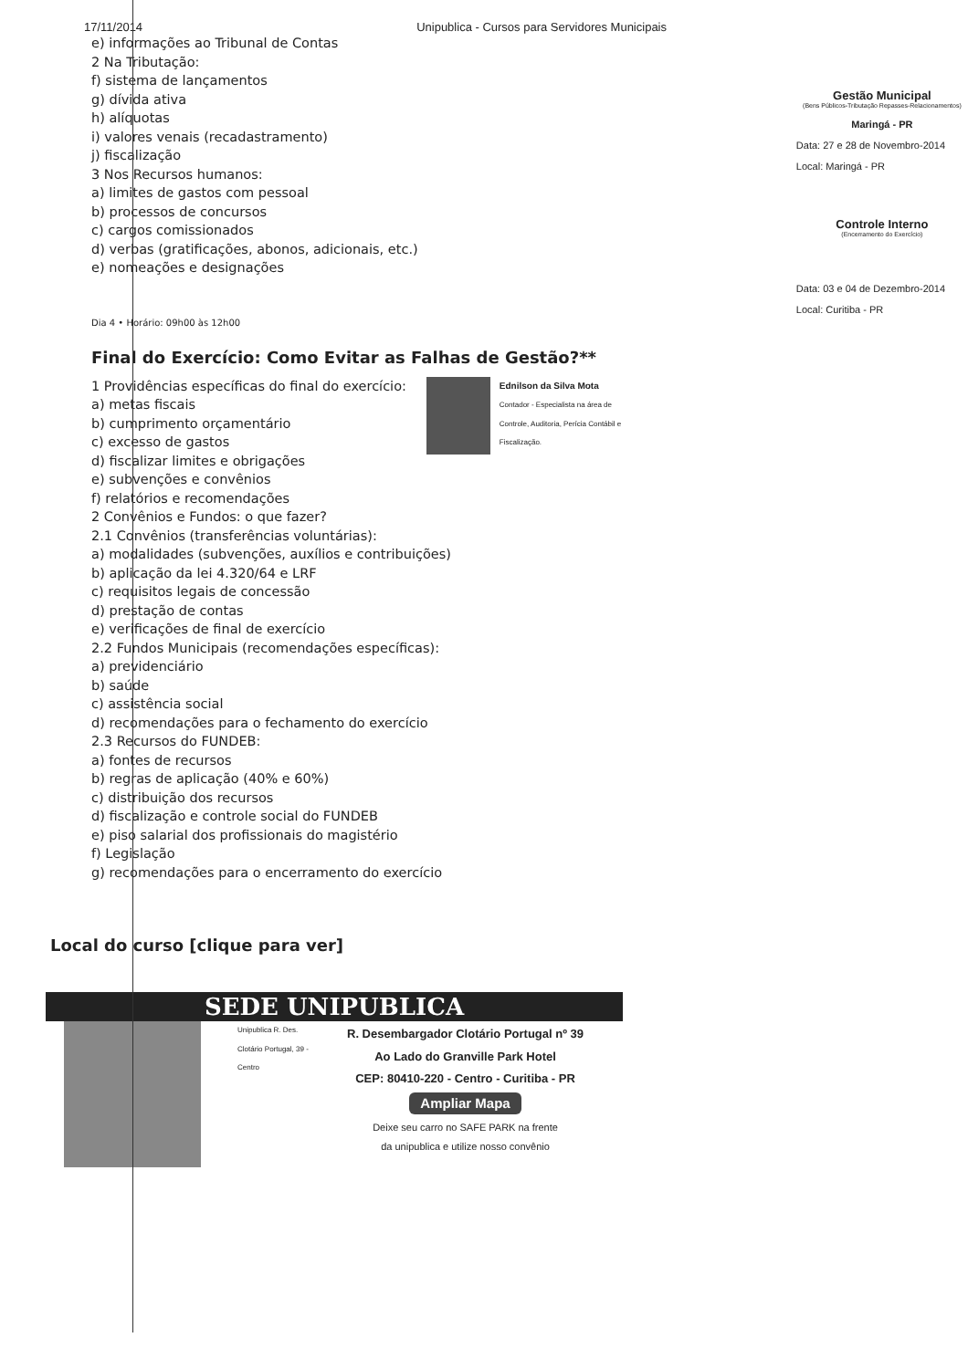17/11/2014 Unipublica - Cursos para Servidores Municipais
e) informações ao Tribunal de Contas
2 Na Tributação:
f) sistema de lançamentos
g) dívida ativa
h) alíquotas
i) valores venais (recadastramento)
j) fiscalização
3 Nos Recursos humanos:
a) limites de gastos com pessoal
b) processos de concursos
c) cargos comissionados
d) verbas (gratificações, abonos, adicionais, etc.)
e) nomeações e designações
Dia 4 • Horário: 09h00 às 12h00
Final do Exercício: Como Evitar as Falhas de Gestão?**
Ednilson da Silva Mota
Contador - Especialista na área de Controle, Auditoria, Perícia Contábil e Fiscalização.
1 Providências específicas do final do exercício:
a) metas fiscais
b) cumprimento orçamentário
c) excesso de gastos
d) fiscalizar limites e obrigações
e) subvenções e convênios
f) relatórios e recomendações
2 Convênios e Fundos: o que fazer?
2.1 Convênios (transferências voluntárias):
a) modalidades (subvenções, auxílios e contribuições)
b) aplicação da lei 4.320/64 e LRF
c) requisitos legais de concessão
d) prestação de contas
e) verificações de final de exercício
2.2 Fundos Municipais (recomendações específicas):
a) previdenciário
b) saúde
c) assistência social
d) recomendações para o fechamento do exercício
2.3 Recursos do FUNDEB:
a) fontes de recursos
b) regras de aplicação (40% e 60%)
c) distribuição dos recursos
d) fiscalização e controle social do FUNDEB
e) piso salarial dos profissionais do magistério
f) Legislação
g) recomendações para o encerramento do exercício
Local do curso [clique para ver]
SEDE UNIPUBLICA
Unipublica R. Des. Clotário Portugal, 39 - Centro
R. Desembargador Clotário Portugal nº 39
Ao Lado do Granville Park Hotel
CEP: 80410-220 - Centro - Curitiba - PR
Ampliar Mapa
Deixe seu carro no SAFE PARK na frente
da unipublica e utilize nosso convênio
Gestão Municipal
(Bens Públicos-Tributação Repasses-Relacionamentos)
Maringá - PR
Data: 27 e 28 de Novembro-2014
Local: Maringá - PR
Controle Interno
(Encerramento do Exercício)
Data: 03 e 04 de Dezembro-2014
Local: Curitiba - PR